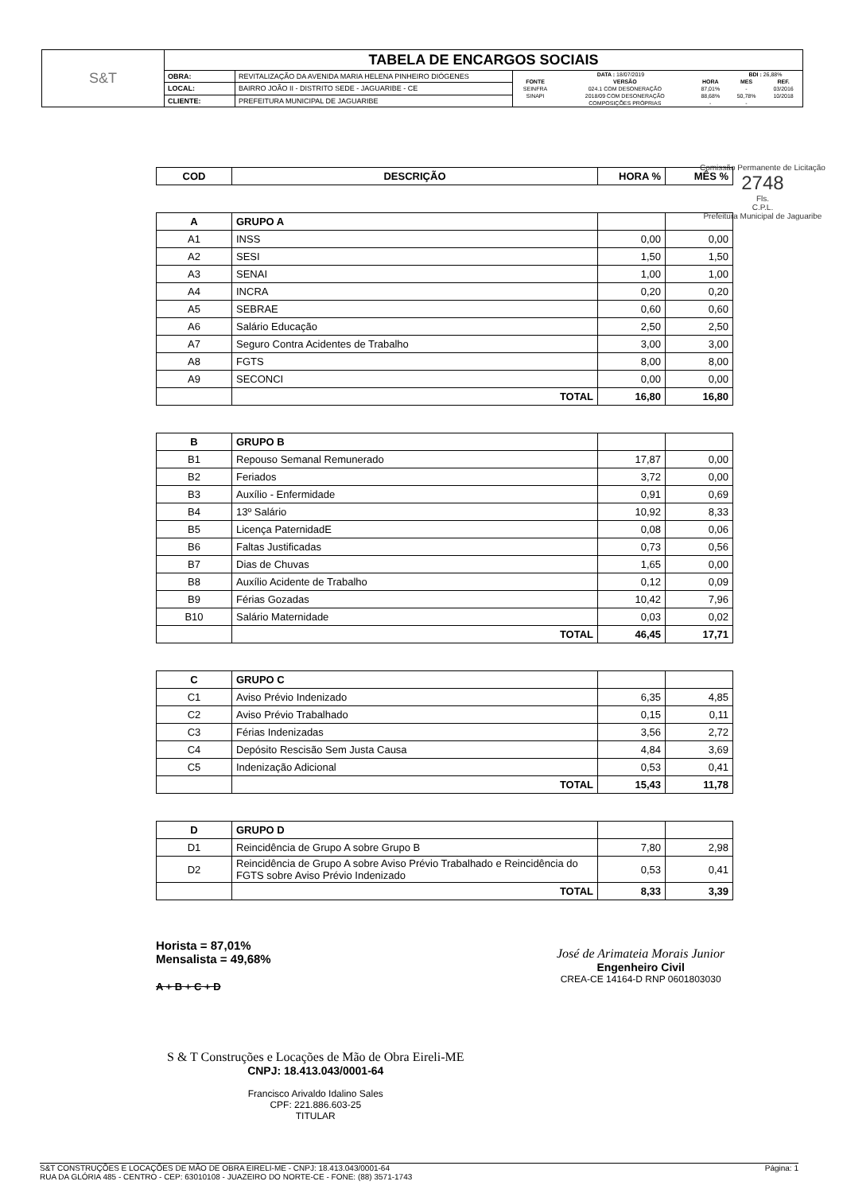| S&T | TABELA DE ENCARGOS SOCIAIS | | |
| | OBRA: | REVITALIZAÇÃO DA AVENIDA MARIA HELENA PINHEIRO DIÓGENES | / DATA : 18/07/2019 / / / BDI : 26,88% / / / FONTE / VERSÃO / HORA / MES / REF. / / SEINFRA / 024.1 COM DESONERAÇÃO / 87,01% / - / 03/2016 / / SINAPI / 2018/09 COM DESONERAÇÃO / 88,68% / 50,78% / 10/2018 / / / COMPOSIÇÕES PRÓPRIAS / - / - / / |
| | LOCAL: | BAIRRO JOÃO II - DISTRITO SEDE - JAGUARIBE - CE | |
| | CLIENTE: | PREFEITURA MUNICIPAL DE JAGUARIBE | |
| COD | DESCRIÇÃO | HORA % | MÊS % |
| --- | --- | --- | --- |
| A | GRUPO A | | |
| A1 | INSS | 0,00 | 0,00 |
| A2 | SESI | 1,50 | 1,50 |
| A3 | SENAI | 1,00 | 1,00 |
| A4 | INCRA | 0,20 | 0,20 |
| A5 | SEBRAE | 0,60 | 0,60 |
| A6 | Salário Educação | 2,50 | 2,50 |
| A7 | Seguro Contra Acidentes de Trabalho | 3,00 | 3,00 |
| A8 | FGTS | 8,00 | 8,00 |
| A9 | SECONCI | 0,00 | 0,00 |
| | TOTAL | 16,80 | 16,80 |
| B | GRUPO B | | |
| B1 | Repouso Semanal Remunerado | 17,87 | 0,00 |
| B2 | Feriados | 3,72 | 0,00 |
| B3 | Auxílio - Enfermidade | 0,91 | 0,69 |
| B4 | 13º Salário | 10,92 | 8,33 |
| B5 | Licença PaternidadE | 0,08 | 0,06 |
| B6 | Faltas Justificadas | 0,73 | 0,56 |
| B7 | Dias de Chuvas | 1,65 | 0,00 |
| B8 | Auxílio Acidente de Trabalho | 0,12 | 0,09 |
| B9 | Férias Gozadas | 10,42 | 7,96 |
| B10 | Salário Maternidade | 0,03 | 0,02 |
| | TOTAL | 46,45 | 17,71 |
| C | GRUPO C | | |
| C1 | Aviso Prévio Indenizado | 6,35 | 4,85 |
| C2 | Aviso Prévio Trabalhado | 0,15 | 0,11 |
| C3 | Férias Indenizadas | 3,56 | 2,72 |
| C4 | Depósito Rescisão Sem Justa Causa | 4,84 | 3,69 |
| C5 | Indenização Adicional | 0,53 | 0,41 |
| | TOTAL | 15,43 | 11,78 |
| D | GRUPO D | | |
| D1 | Reincidência de Grupo A sobre Grupo B | 7,80 | 2,98 |
| D2 | Reincidência de Grupo A sobre Aviso Prévio Trabalhado e Reincidência do FGTS sobre Aviso Prévio Indenizado | 0,53 | 0,41 |
| | TOTAL | 8,33 | 3,39 |
Horista = 87,01%
Mensalista = 49,68%
A + B + C + D
José de Arimateia Morais Junior
Engenheiro Civil
CREA-CE 14164-D RNP 0601803030
S & T Construções e Locações de Mão de Obra Eireli-ME
CNPJ: 18.413.043/0001-64
Francisco Arivaldo Idalino Sales
CPF: 221.886.603-25
TITULAR
Comissão Permanente de Licitação
2748
Fls.
C.P.L.
Prefeitura Municipal de Jaguaribe
S&T CONSTRUÇÕES E LOCAÇÕES DE MÃO DE OBRA EIRELI-ME - CNPJ: 18.413.043/0001-64
RUA DA GLÓRIA 485 - CENTRO - CEP: 63010108 - JUAZEIRO DO NORTE-CE - FONE: (88) 3571-1743
Página: 1